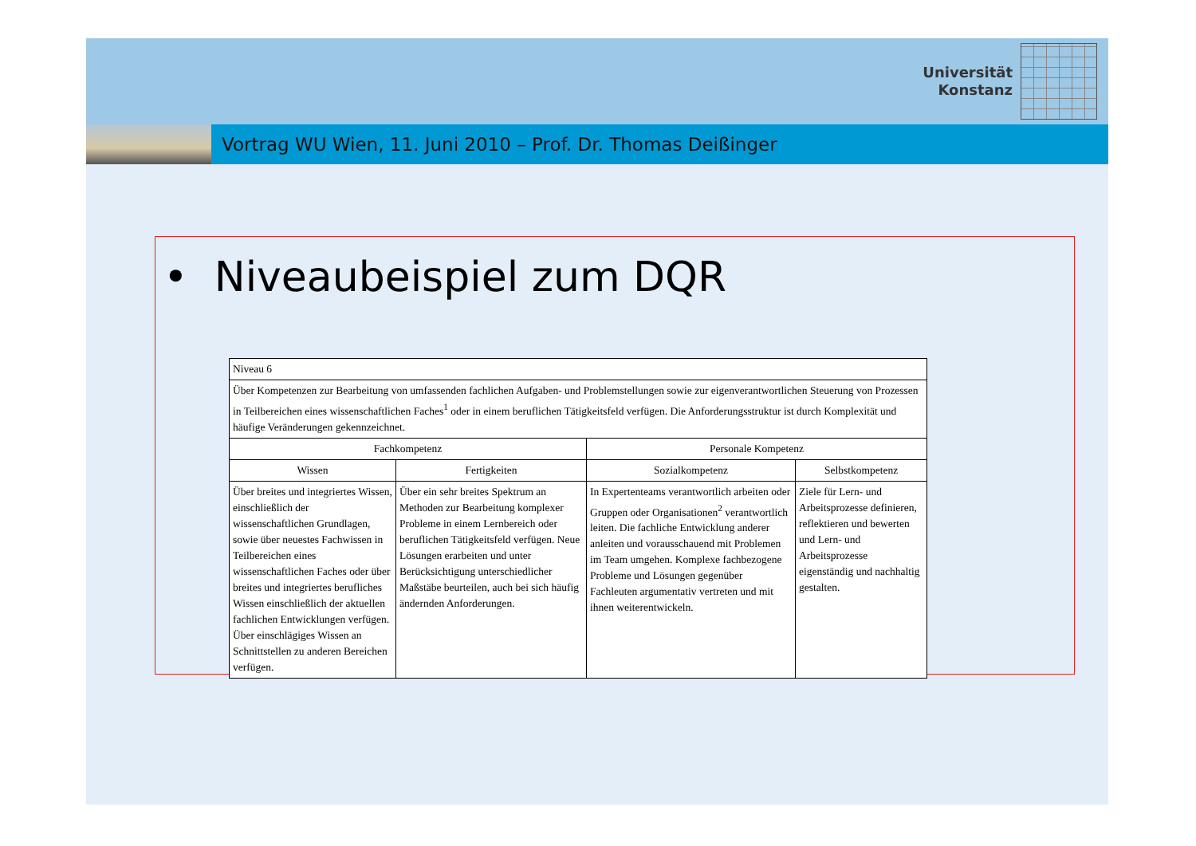Universität
Konstanz
Vortrag WU Wien, 11. Juni 2010 – Prof. Dr. Thomas Deißinger
• Niveaubeispiel zum DQR
| Niveau 6 | | | |
| Über Kompetenzen zur Bearbeitung von umfassenden fachlichen Aufgaben- und Problemstellungen sowie zur eigenverantwortlichen Steuerung von Prozessen in Teilbereichen eines wissenschaftlichen Faches<sup>1</sup> oder in einem beruflichen Tätigkeitsfeld verfügen. Die Anforderungsstruktur ist durch Komplexität und häufige Veränderungen gekennzeichnet. | | | |
| Fachkompetenz | | Personale Kompetenz | |
| Wissen | Fertigkeiten | Sozialkompetenz | Selbstkompetenz |
| Über breites und integriertes Wissen, einschließlich der wissenschaftlichen Grundlagen, sowie über neuestes Fachwissen in Teilbereichen eines wissenschaftlichen Faches oder über breites und integriertes berufliches Wissen einschließlich der aktuellen fachlichen Entwicklungen verfügen. Über einschlägiges Wissen an Schnittstellen zu anderen Bereichen verfügen. | Über ein sehr breites Spektrum an Methoden zur Bearbeitung komplexer Probleme in einem Lernbereich oder beruflichen Tätigkeitsfeld verfügen. Neue Lösungen erarbeiten und unter Berücksichtigung unterschiedlicher Maßstäbe beurteilen, auch bei sich häufig ändernden Anforderungen. | In Expertenteams verantwortlich arbeiten oder Gruppen oder Organisationen<sup>2</sup> verantwortlich leiten. Die fachliche Entwicklung anderer anleiten und vorausschauend mit Problemen im Team umgehen. Komplexe fachbezogene Probleme und Lösungen gegenüber Fachleuten argumentativ vertreten und mit ihnen weiterentwickeln. | Ziele für Lern- und Arbeitsprozesse definieren, reflektieren und bewerten und Lern- und Arbeitsprozesse eigenständig und nachhaltig gestalten. |